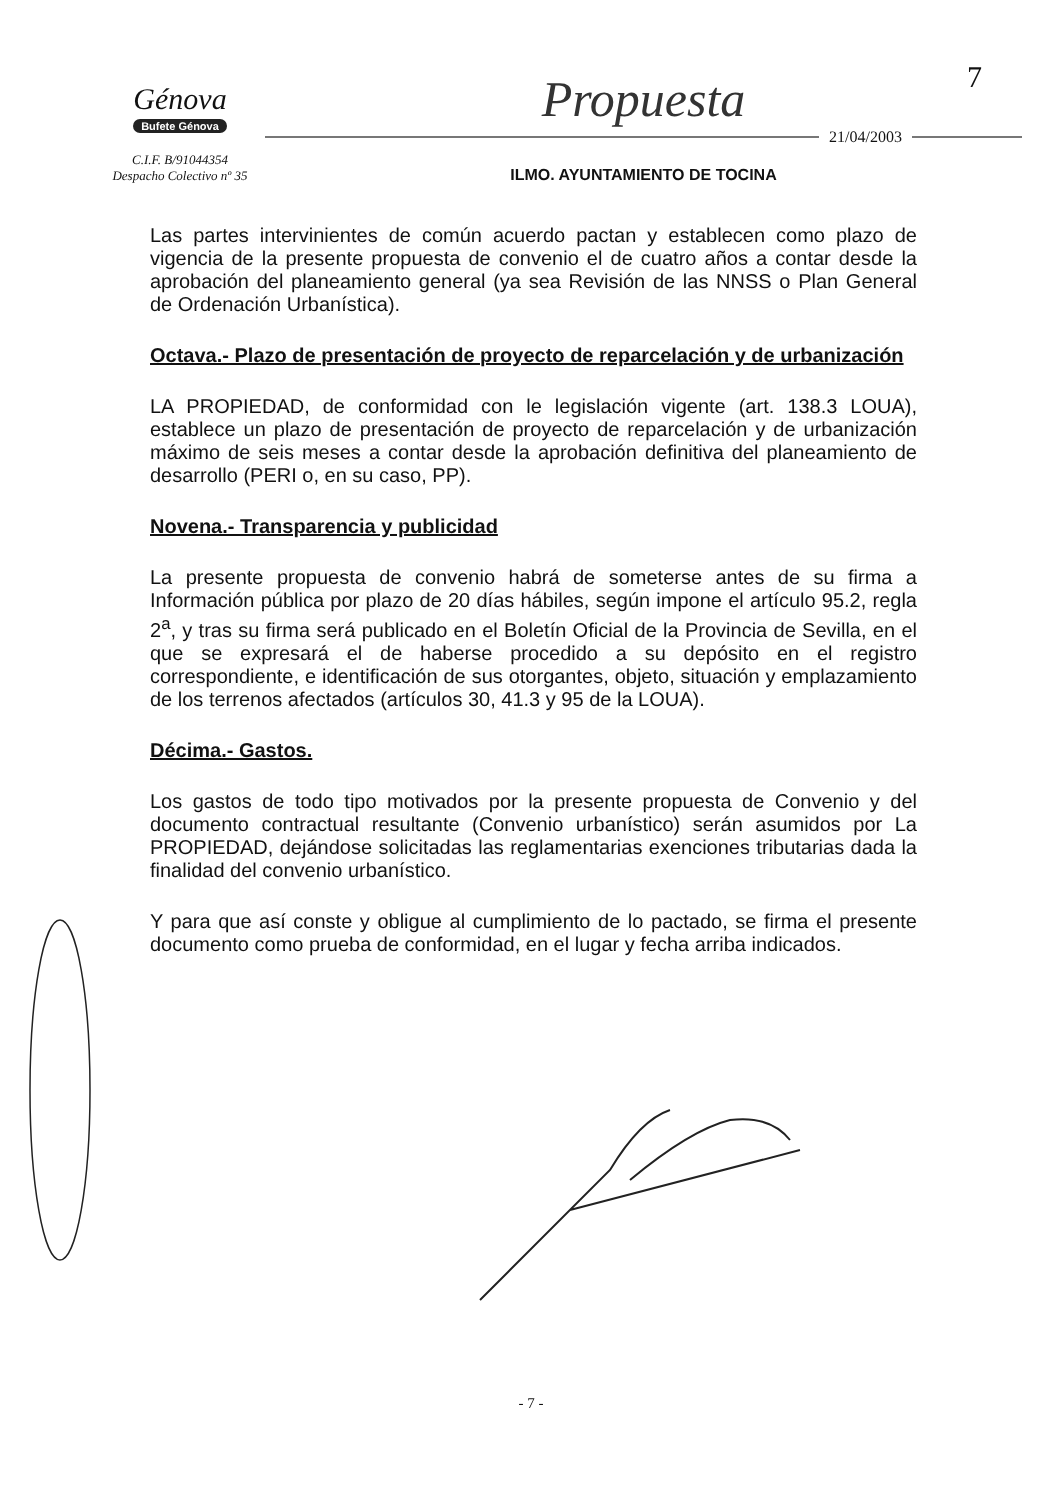7
Génova
Bufete Génova
C.I.F. B/91044354
Despacho Colectivo nº 35
Propuesta
21/04/2003
ILMO. AYUNTAMIENTO DE TOCINA
Las partes intervinientes de común acuerdo pactan y establecen como plazo de vigencia de la presente propuesta de convenio el de cuatro años a contar desde la aprobación del planeamiento general (ya sea Revisión de las NNSS o Plan General de Ordenación Urbanística).
Octava.- Plazo de presentación de proyecto de reparcelación y de urbanización
LA PROPIEDAD, de conformidad con le legislación vigente (art. 138.3 LOUA), establece un plazo de presentación de proyecto de reparcelación y de urbanización máximo de seis meses a contar desde la aprobación definitiva del planeamiento de desarrollo (PERI o, en su caso, PP).
Novena.- Transparencia y publicidad
La presente propuesta de convenio habrá de someterse antes de su firma a Información pública por plazo de 20 días hábiles, según impone el artículo 95.2, regla 2<sup>a</sup>, y tras su firma será publicado en el Boletín Oficial de la Provincia de Sevilla, en el que se expresará el de haberse procedido a su depósito en el registro correspondiente, e identificación de sus otorgantes, objeto, situación y emplazamiento de los terrenos afectados (artículos 30, 41.3 y 95 de la LOUA).
Décima.- Gastos.
Los gastos de todo tipo motivados por la presente propuesta de Convenio y del documento contractual resultante (Convenio urbanístico) serán asumidos por La PROPIEDAD, dejándose solicitadas las reglamentarias exenciones tributarias dada la finalidad del convenio urbanístico.
Y para que así conste y obligue al cumplimiento de lo pactado, se firma el presente documento como prueba de conformidad, en el lugar y fecha arriba indicados.
- 7 -